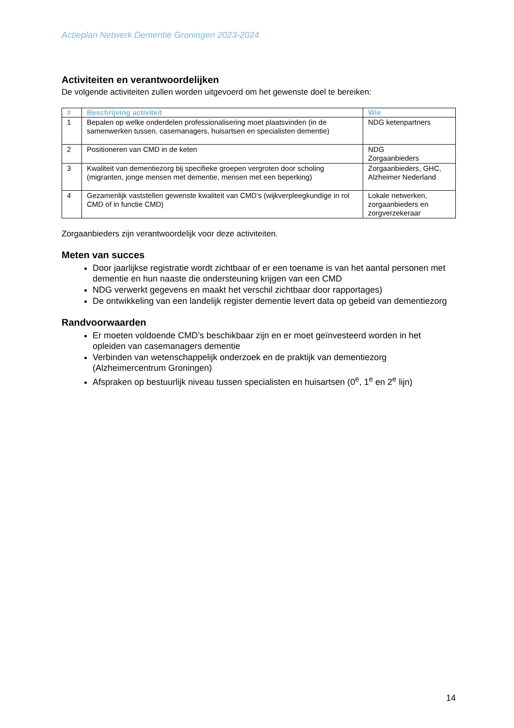Actieplan Netwerk Dementie Groningen 2023-2024
Activiteiten en verantwoordelijken
De volgende activiteiten zullen worden uitgevoerd om het gewenste doel te bereiken:
| # | Beschrijving activiteit | Wie |
| --- | --- | --- |
| 1 | Bepalen op welke onderdelen professionalisering moet plaatsvinden (in de samenwerken tussen, casemanagers, huisartsen en specialisten dementie) | NDG ketenpartners |
| 2 | Positioneren van CMD in de keten | NDG Zorgaanbieders |
| 3 | Kwaliteit van dementiezorg bij specifieke groepen vergroten door scholing (migranten, jonge mensen met dementie, mensen met een beperking) | Zorgaanbieders, GHC, Alzheimer Nederland |
| 4 | Gezamenlijk vaststellen gewenste kwaliteit van CMD’s (wijkverpleegkundige in rol CMD of in functie CMD) | Lokale netwerken, zorgaanbieders en zorgverzekeraar |
Zorgaanbieders zijn verantwoordelijk voor deze activiteiten.
Meten van succes
Door jaarlijkse registratie wordt zichtbaar of er een toename is van het aantal personen met dementie en hun naaste die ondersteuning krijgen van een CMD
NDG verwerkt gegevens en maakt het verschil zichtbaar door rapportages)
De ontwikkeling van een landelijk register dementie levert data op gebeid van dementiezorg
Randvoorwaarden
Er moeten voldoende CMD’s beschikbaar zijn en er moet geïnvesteerd worden in het opleiden van casemanagers dementie
Verbinden van wetenschappelijk onderzoek en de praktijk van dementiezorg (Alzheimercentrum Groningen)
Afspraken op bestuurlijk niveau tussen specialisten en huisartsen (0<sup>e</sup>, 1<sup>e</sup> en 2<sup>e</sup> lijn)
14